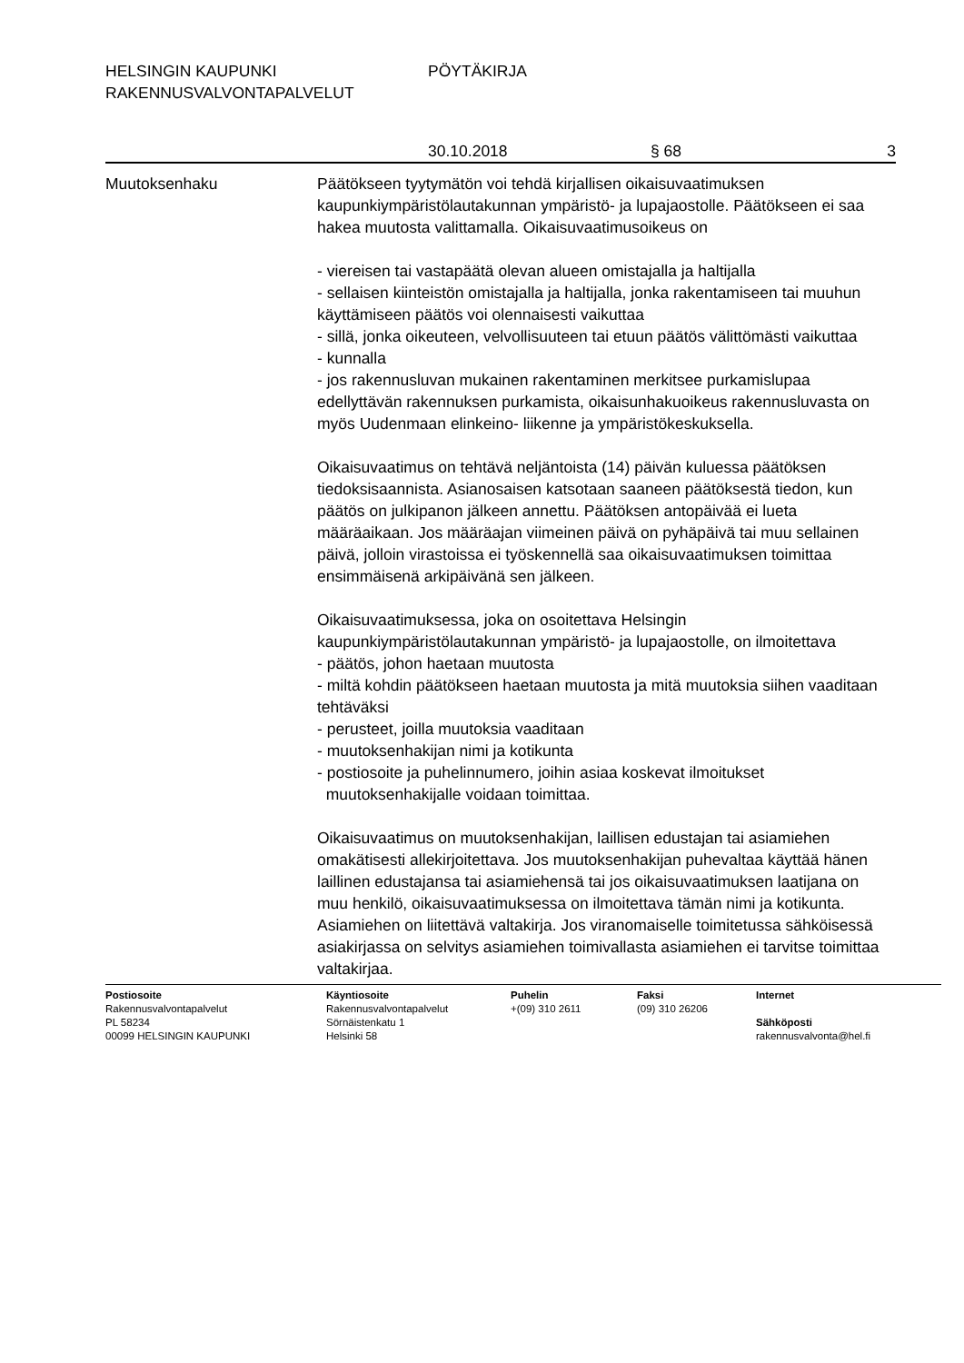HELSINGIN KAUPUNKI PÖYTÄKIRJA
RAKENNUSVALVONTAPALVELUT
30.10.2018 § 68 3
Muutoksenhaku Päätökseen tyytymätön voi tehdä kirjallisen oikaisuvaatimuksen kaupunkiympäristölautakunnan ympäristö- ja lupajaostolle. Päätökseen ei saa hakea muutosta valittamalla. Oikaisuvaatimusoikeus on
- viereisen tai vastapäätä olevan alueen omistajalla ja haltijalla
- sellaisen kiinteistön omistajalla ja haltijalla, jonka rakentamiseen tai muuhun käyttämiseen päätös voi olennaisesti vaikuttaa
- sillä, jonka oikeuteen, velvollisuuteen tai etuun päätös välittömästi vaikuttaa
- kunnalla
- jos rakennusluvan mukainen rakentaminen merkitsee purkamislupaa edellyttävän rakennuksen purkamista, oikaisunhakuoikeus rakennusluvasta on myös Uudenmaan elinkeino- liikenne ja ympäristökeskuksella.
Oikaisuvaatimus on tehtävä neljäntoista (14) päivän kuluessa päätöksen tiedoksisaannista. Asianosaisen katsotaan saaneen päätöksestä tiedon, kun päätös on julkipanon jälkeen annettu. Päätöksen antopäivää ei lueta määräaikaan. Jos määräajan viimeinen päivä on pyhäpäivä tai muu sellainen päivä, jolloin virastoissa ei työskennellä saa oikaisuvaatimuksen toimittaa ensimmäisenä arkipäivänä sen jälkeen.
Oikaisuvaatimuksessa, joka on osoitettava Helsingin kaupunkiympäristölautakunnan ympäristö- ja lupajaostolle, on ilmoitettava
- päätös, johon haetaan muutosta
- miltä kohdin päätökseen haetaan muutosta ja mitä muutoksia siihen vaaditaan tehtäväksi
- perusteet, joilla muutoksia vaaditaan
- muutoksenhakijan nimi ja kotikunta
- postiosoite ja puhelinnumero, joihin asiaa koskevat ilmoitukset
muutoksenhakijalle voidaan toimittaa.
Oikaisuvaatimus on muutoksenhakijan, laillisen edustajan tai asiamiehen omakätisesti allekirjoitettava. Jos muutoksenhakijan puhevaltaa käyttää hänen laillinen edustajansa tai asiamiehensä tai jos oikaisuvaatimuksen laatijana on muu henkilö, oikaisuvaatimuksessa on ilmoitettava tämän nimi ja kotikunta. Asiamiehen on liitettävä valtakirja. Jos viranomaiselle toimitetussa sähköisessä asiakirjassa on selvitys asiamiehen toimivallasta asiamiehen ei tarvitse toimittaa valtakirjaa.
Postiosoite
Rakennusvalvontapalvelut
PL 58234
00099 HELSINGIN KAUPUNKI
Käyntiosoite
Rakennusvalvontapalvelut
Sörnäistenkatu 1
Helsinki 58
Puhelin
+(09) 310 2611
Faksi
(09) 310 26206
Internet
Sähköposti
rakennusvalvonta@hel.fi